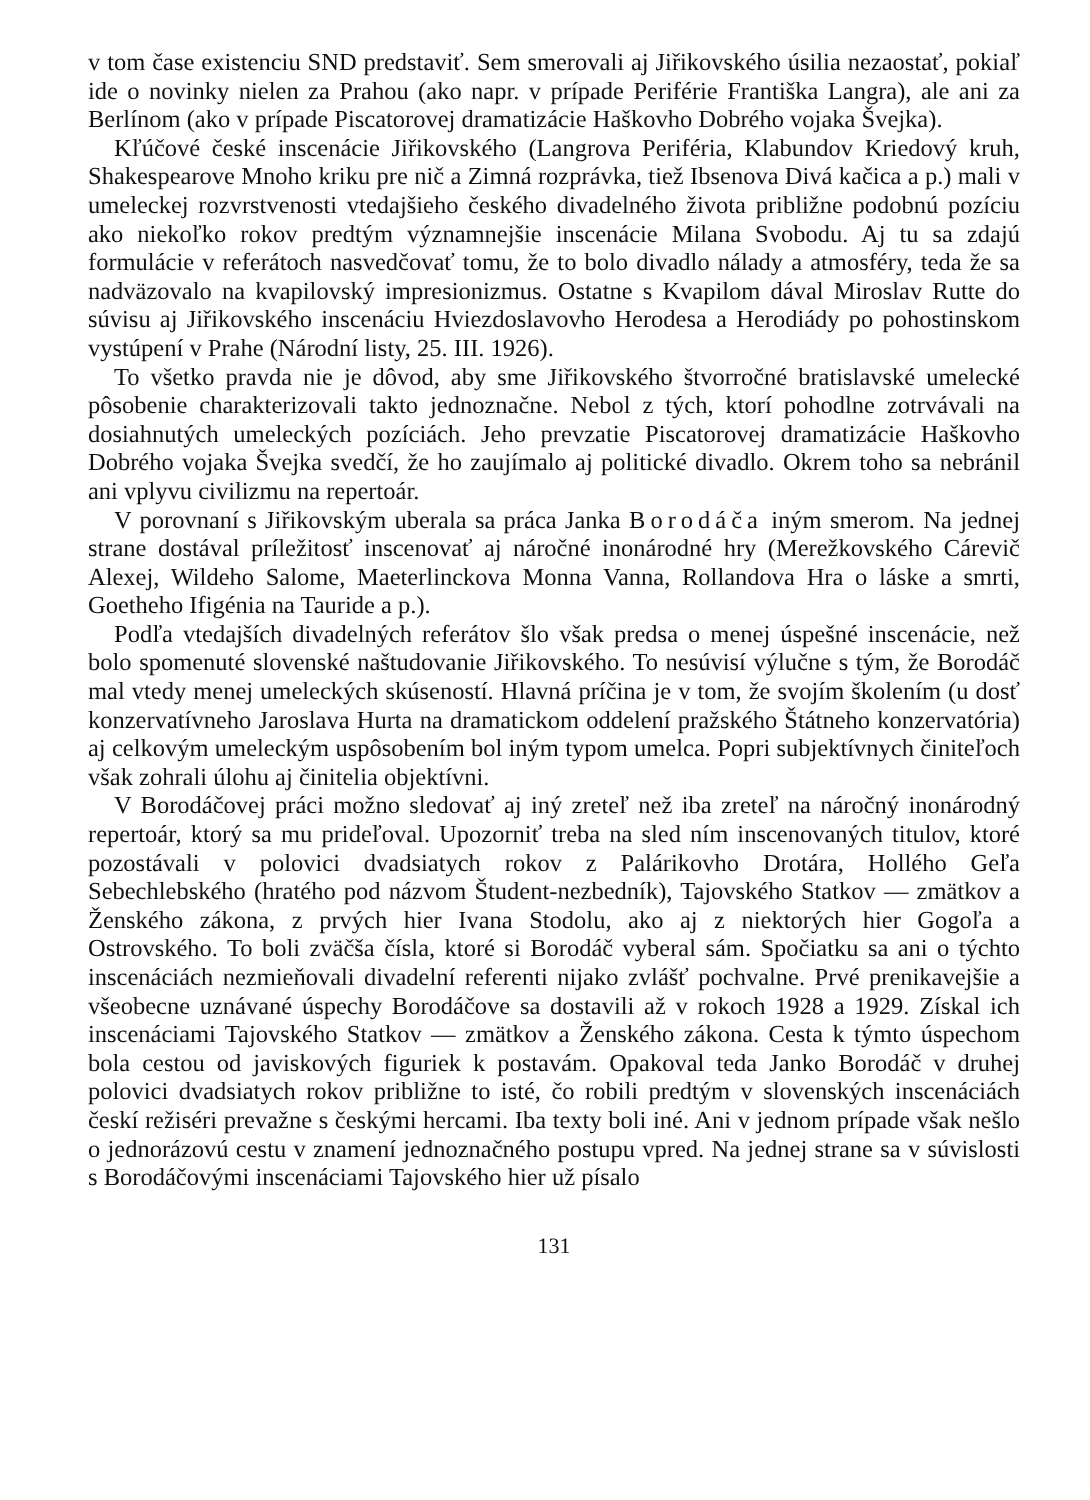v tom čase existenciu SND predstaviť. Sem smerovali aj Jiřikovského úsilia nezaostať, pokiaľ ide o novinky nielen za Prahou (ako napr. v prípade Periférie Františka Langra), ale ani za Berlínom (ako v prípade Piscatorovej dramatizácie Haškovho Dobrého vojaka Švejka).
Kľúčové české inscenácie Jiřikovského (Langrova Periféria, Klabundov Kriedový kruh, Shakespearove Mnoho kriku pre nič a Zimná rozprávka, tiež Ibsenova Divá kačica a p.) mali v umeleckej rozvrstvenosti vtedajšieho českého divadelného života približne podobnú pozíciu ako niekoľko rokov predtým významnejšie inscenácie Milana Svobodu. Aj tu sa zdajú formulácie v referátoch nasvedčovať tomu, že to bolo divadlo nálady a atmosféry, teda že sa nadväzovalo na kvapilovský impresionizmus. Ostatne s Kvapilom dával Miroslav Rutte do súvisu aj Jiřikovského inscenáciu Hviezdoslavovho Herodesa a Herodiády po pohostinskom vystúpení v Prahe (Národní listy, 25. III. 1926).
To všetko pravda nie je dôvod, aby sme Jiřikovského štvorročné bratislavské umelecké pôsobenie charakterizovali takto jednoznačne. Nebol z tých, ktorí pohodlne zotrvávali na dosiahnutých umeleckých pozíciách. Jeho prevzatie Piscatorovej dramatizácie Haškovho Dobrého vojaka Švejka svedčí, že ho zaujímalo aj politické divadlo. Okrem toho sa nebránil ani vplyvu civilizmu na repertoár.
V porovnaní s Jiřikovským uberala sa práca Janka Borodáča iným smerom. Na jednej strane dostával príležitosť inscenovať aj náročné inonárodné hry (Merežkovského Cárevič Alexej, Wildeho Salome, Maeterlinckova Monna Vanna, Rollandova Hra o láske a smrti, Goetheho Ifigénia na Tauride a p.).
Podľa vtedajších divadelných referátov šlo však predsa o menej úspešné inscenácie, než bolo spomenuté slovenské naštudovanie Jiřikovského. To nesúvisí výlučne s tým, že Borodáč mal vtedy menej umeleckých skúseností. Hlavná príčina je v tom, že svojím školením (u dosť konzervatívneho Jaroslava Hurta na dramatickom oddelení pražského Štátneho konzervatória) aj celkovým umeleckým uspôsobením bol iným typom umelca. Popri subjektívnych činiteľoch však zohrali úlohu aj činitelia objektívni.
V Borodáčovej práci možno sledovať aj iný zreteľ než iba zreteľ na náročný inonárodný repertoár, ktorý sa mu prideľoval. Upozorniť treba na sled ním inscenovaných titulov, ktoré pozostávali v polovici dvadsiatych rokov z Palárikovho Drotára, Hollého Geľa Sebechlebského (hratého pod názvom Študent-nezbedník), Tajovského Statkov — zmätkov a Ženského zákona, z prvých hier Ivana Stodolu, ako aj z niektorých hier Gogoľa a Ostrovského. To boli zväčša čísla, ktoré si Borodáč vyberal sám. Spočiatku sa ani o týchto inscenáciách nezmieňovali divadelní referenti nijako zvlášť pochvalne. Prvé prenikavejšie a všeobecne uznávané úspechy Borodáčove sa dostavili až v rokoch 1928 a 1929. Získal ich inscenáciami Tajovského Statkov — zmätkov a Ženského zákona. Cesta k týmto úspechom bola cestou od javiskových figuriek k postavám. Opakoval teda Janko Borodáč v druhej polovici dvadsiatych rokov približne to isté, čo robili predtým v slovenských inscenáciách českí režiséri prevažne s českými hercami. Iba texty boli iné. Ani v jednom prípade však nešlo o jednorázovú cestu v znamení jednoznačného postupu vpred. Na jednej strane sa v súvislosti s Borodáčovými inscenáciami Tajovského hier už písalo
131